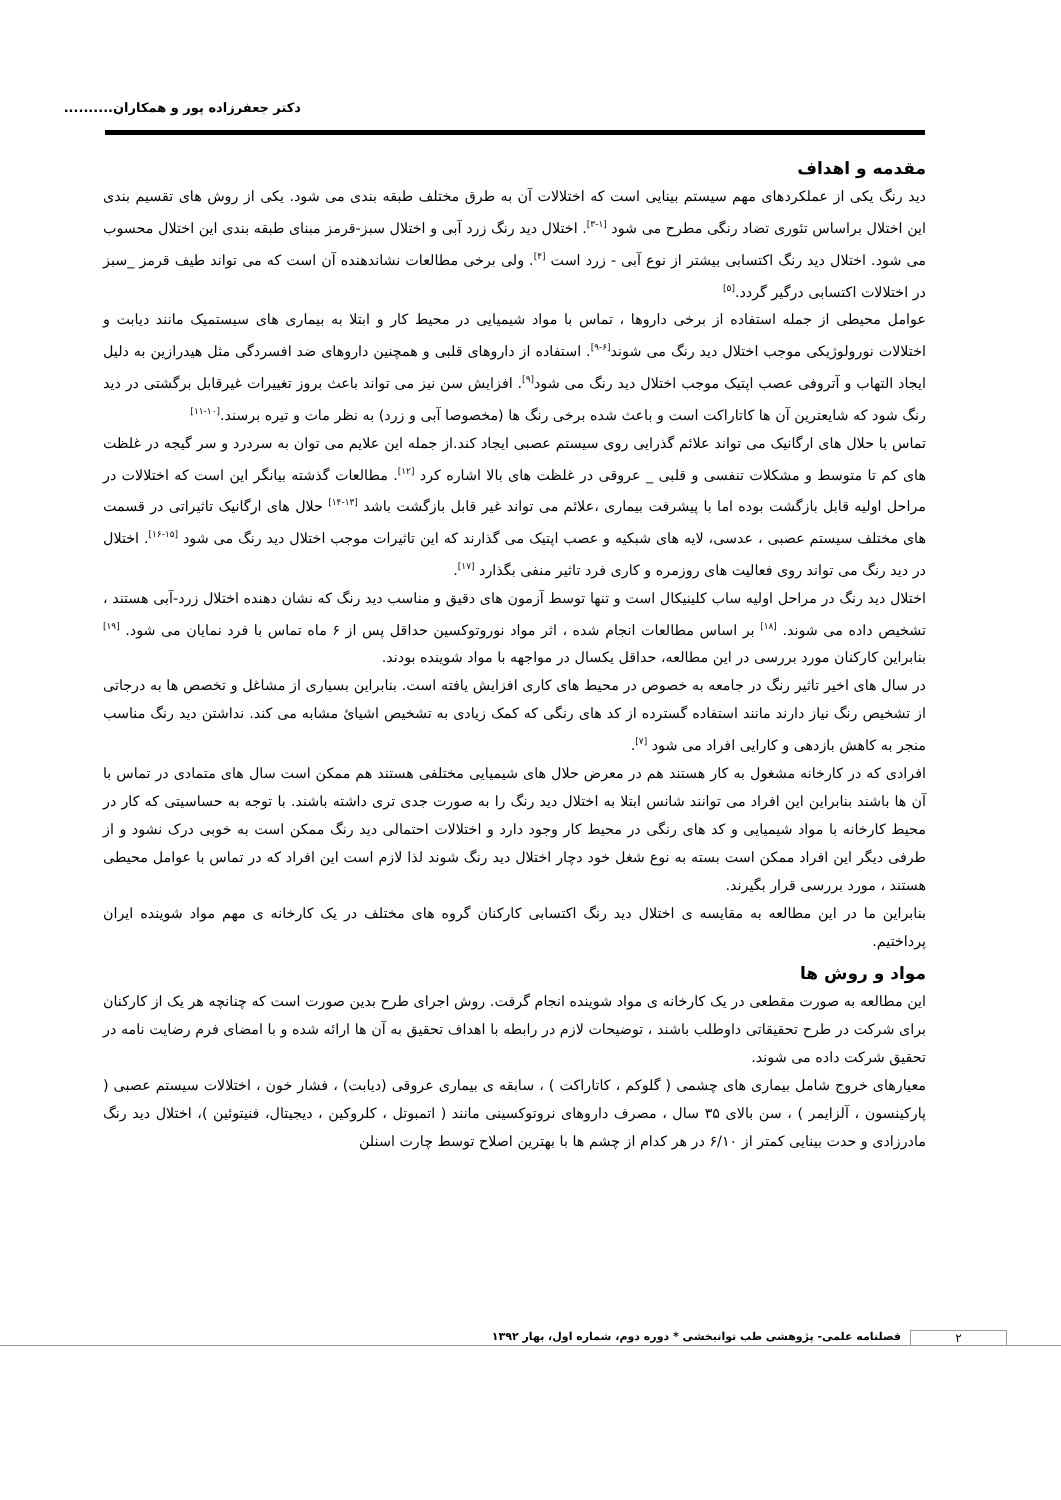دکتر جعفرزاده پور و همکاران..........
مقدمه و اهداف
دید رنگ یکی از عملکردهای مهم سیستم بینایی است که اختلالات آن به طرق مختلف طبقه بندی می شود. یکی از روش های تقسیم بندی این اختلال براساس تئوری تضاد رنگی مطرح می شود <sup>[۱-۳]</sup>. اختلال دید رنگ زرد آبی و اختلال سبز-قرمز مبنای طبقه بندی این اختلال محسوب می شود. اختلال دید رنگ اکتسابی بیشتر از نوع آبی - زرد است <sup>[۴]</sup>. ولی برخی مطالعات نشاندهنده آن است که می تواند طیف قرمز _سبز در اختلالات اکتسابی درگیر گردد.<sup>[۵]</sup>
عوامل محیطی از جمله استفاده از برخی داروها ، تماس با مواد شیمیایی در محیط کار و ابتلا به بیماری های سیستمیک مانند دیابت و اختلالات نورولوژیکی موجب اختلال دید رنگ می شوند<sup>[۶-۹]</sup>. استفاده از داروهای قلبی و همچنین داروهای ضد افسردگی مثل هیدرازین به دلیل ایجاد التهاب و آتروفی عصب اپتیک موجب اختلال دید رنگ می شود<sup>[۹]</sup>. افزایش سن نیز می تواند باعث بروز تغییرات غیرقابل برگشتی در دید رنگ شود که شایعترین آن ها کاتاراکت است و باعث شده برخی رنگ ها (مخصوصا آبی و زرد) به نظر مات و تیره برسند.<sup>[۱۰-۱۱]</sup>
تماس با حلال های ارگانیک می تواند علائم گذرایی روی سیستم عصبی ایجاد کند.از جمله این علایم می توان به سردرد و سر گیجه در غلظت های کم تا متوسط و مشکلات تنفسی و قلبی _ عروقی در غلظت های بالا اشاره کرد <sup>[۱۲]</sup>. مطالعات گذشته بیانگر این است که اختلالات در مراحل اولیه قابل بازگشت بوده اما با پیشرفت بیماری ،علائم می تواند غیر قابل بازگشت باشد <sup>[۱۳-۱۴]</sup> حلال های ارگانیک تاثیراتی در قسمت های مختلف سیستم عصبی ، عدسی، لایه های شبکیه و عصب اپتیک می گذارند که این تاثیرات موجب اختلال دید رنگ می شود <sup>[۱۵-۱۶]</sup>. اختلال در دید رنگ می تواند روی فعالیت های روزمره و کاری فرد تاثیر منفی بگذارد <sup>[۱۷]</sup>.
اختلال دید رنگ در مراحل اولیه ساب کلینیکال است و تنها توسط آزمون های دقیق و مناسب دید رنگ که نشان دهنده اختلال زرد-آبی هستند ، تشخیص داده می شوند. <sup>[۱۸]</sup> بر اساس مطالعات انجام شده ، اثر مواد نوروتوکسین حداقل پس از ۶ ماه تماس با فرد نمایان می شود. <sup>[۱۹]</sup> بنابراین کارکنان مورد بررسی در این مطالعه، حداقل یکسال در مواجهه با مواد شوینده بودند.
در سال های اخیر تاثیر رنگ در جامعه به خصوص در محیط های کاری افزایش یافته است. بنابراین بسیاری از مشاغل و تخصص ها به درجاتی از تشخیص رنگ نیاز دارند مانند استفاده گسترده از کد های رنگی که کمک زیادی به تشخیص اشیائ مشابه می کند. نداشتن دید رنگ مناسب منجر به کاهش بازدهی و کارایی افراد می شود <sup>[۷]</sup>.
افرادی که در کارخانه مشغول به کار هستند هم در معرض حلال های شیمیایی مختلفی هستند هم ممکن است سال های متمادی در تماس با آن ها باشند بنابراین این افراد می توانند شانس ابتلا به اختلال دید رنگ را به صورت جدی تری داشته باشند. با توجه به حساسیتی که کار در محیط کارخانه با مواد شیمیایی و کد های رنگی در محیط کار وجود دارد و اختلالات احتمالی دید رنگ ممکن است به خوبی درک نشود و از طرفی دیگر این افراد ممکن است بسته به نوع شغل خود دچار اختلال دید رنگ شوند لذا لازم است این افراد که در تماس با عوامل محیطی هستند ، مورد بررسی قرار بگیرند.
بنابراین ما در این مطالعه به مقایسه ی اختلال دید رنگ اکتسابی کارکنان گروه های مختلف در یک کارخانه ی مهم مواد شوینده ایران پرداختیم.
مواد و روش ها
این مطالعه به صورت مقطعی در یک کارخانه ی مواد شوینده انجام گرفت. روش اجرای طرح بدین صورت است که چنانچه هر یک از کارکنان برای شرکت در طرح تحقیقاتی داوطلب باشند ، توضیحات لازم در رابطه با اهداف تحقیق به آن ها ارائه شده و با امضای فرم رضایت نامه در تحقیق شرکت داده می شوند.
معیارهای خروج شامل بیماری های چشمی ( گلوکم ، کاتاراکت ) ، سابقه ی بیماری عروقی (دیابت) ، فشار خون ، اختلالات سیستم عصبی ( پارکینسون ، آلزایمر ) ، سن بالای ۳۵ سال ، مصرف داروهای نروتوکسینی مانند ( اتمبوتل ، کلروکین ، دیجیتال، فنیتوئین )، اختلال دید رنگ مادرزادی و حدت بینایی کمتر از ۶/۱۰ در هر کدام از چشم ها با بهترین اصلاح توسط چارت اسنلن
فصلنامه علمی- پژوهشی طب توانبخشی * دوره دوم، شماره اول، بهار ۱۳۹۲
۲